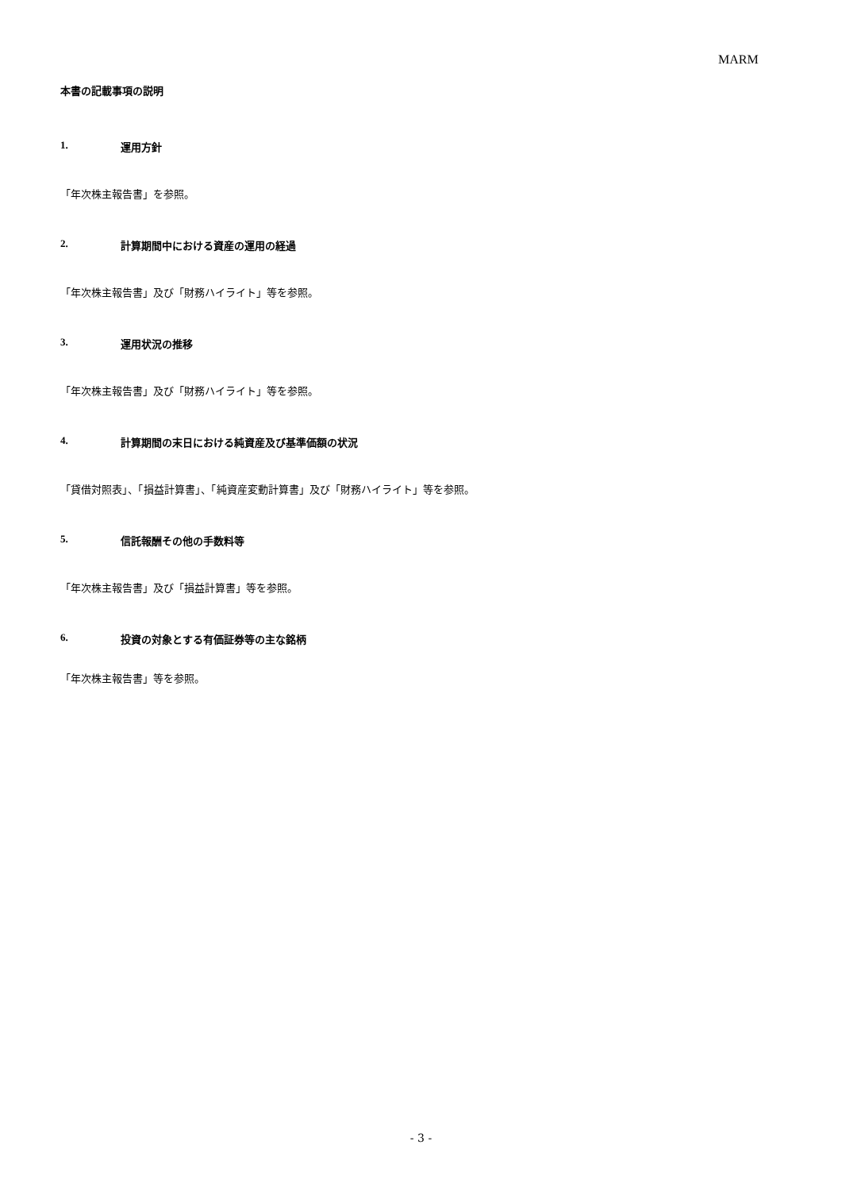MARM
本書の記載事項の説明
1. 運用方針
「年次株主報告書」を参照。
2. 計算期間中における資産の運用の経過
「年次株主報告書」及び「財務ハイライト」等を参照。
3. 運用状況の推移
「年次株主報告書」及び「財務ハイライト」等を参照。
4. 計算期間の末日における純資産及び基準価額の状況
「貸借対照表」、「損益計算書」、「純資産変動計算書」及び「財務ハイライト」等を参照。
5. 信託報酬その他の手数料等
「年次株主報告書」及び「損益計算書」等を参照。
6. 投資の対象とする有価証券等の主な銘柄
「年次株主報告書」等を参照。
- 3 -